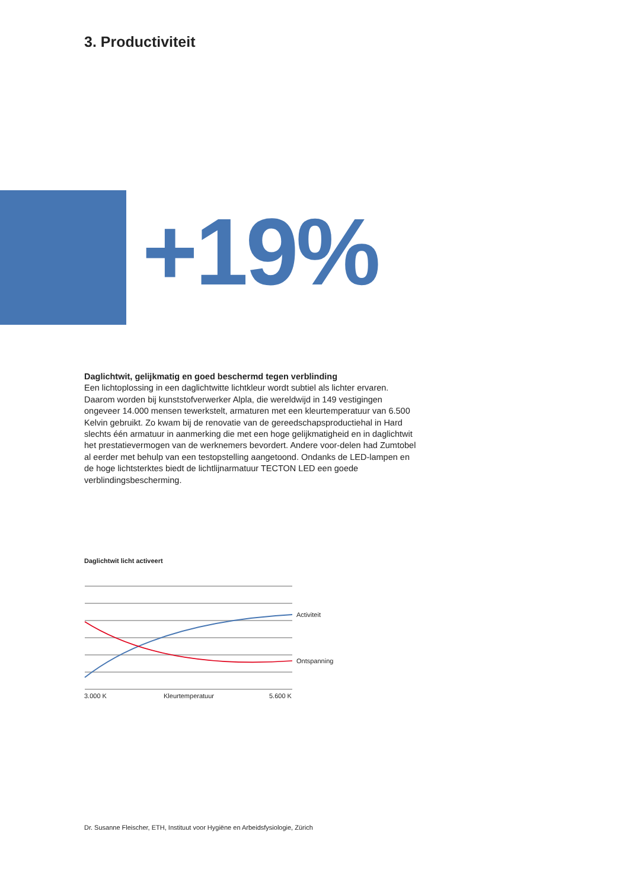3. Productiviteit
+19%
Daglichtwit, gelijkmatig en goed beschermd tegen verblinding
Een lichtoplossing in een daglichtwitte lichtkleur wordt subtiel als lichter ervaren. Daarom worden bij kunststofverwerker Alpla, die wereldwijd in 149 vestigingen ongeveer 14.000 mensen tewerkstelt, armaturen met een kleurtemperatuur van 6.500 Kelvin gebruikt. Zo kwam bij de renovatie van de gereedschapsproductiehal in Hard slechts één armatuur in aanmerking die met een hoge gelijkmatigheid en in daglichtwit het prestatievermogen van de werknemers bevordert. Andere voor-delen had Zumtobel al eerder met behulp van een testopstelling aangetoond. Ondanks de LED-lampen en de hoge lichtsterktes biedt de lichtlijnarmatuur TECTON LED een goede verblindingsbescherming.
Daglichtwit licht activeert
Activiteit
Ontspanning
3.000 K Kleurtemperatuur 5.600 K
Dr. Susanne Fleischer, ETH, Instituut voor Hygiëne en Arbeidsfysiologie, Zürich